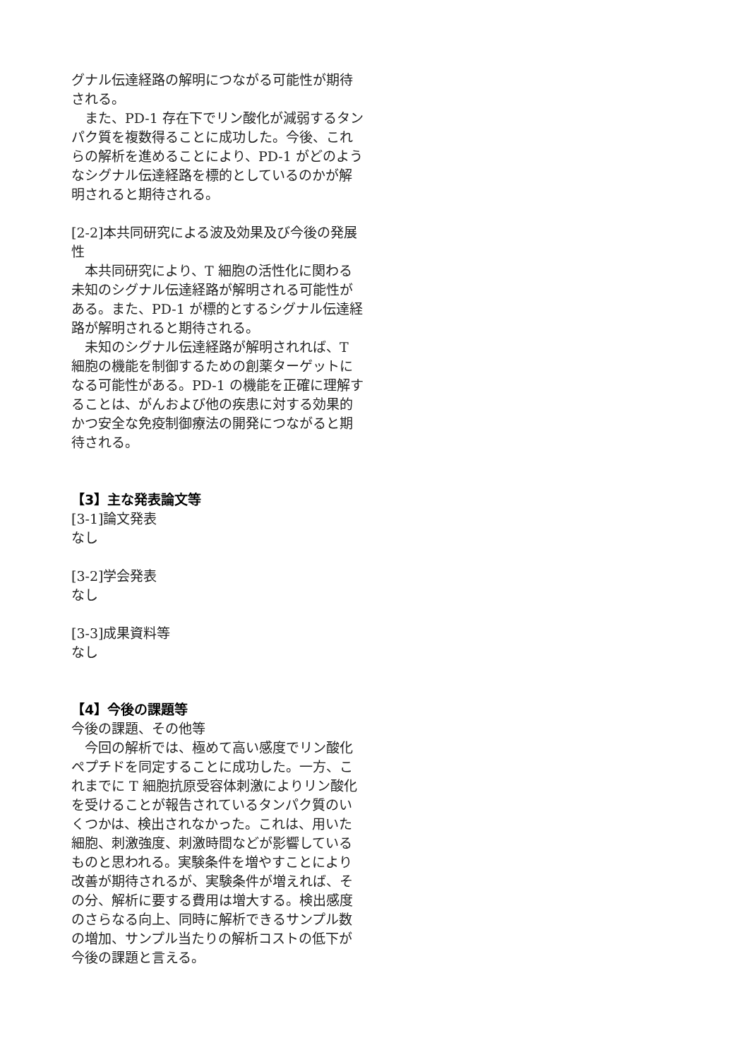グナル伝達経路の解明につながる可能性が期待される。
また、PD-1 存在下でリン酸化が減弱するタンパク質を複数得ることに成功した。今後、これらの解析を進めることにより、PD-1 がどのようなシグナル伝達経路を標的としているのかが解明されると期待される。
[2-2]本共同研究による波及効果及び今後の発展性
本共同研究により、T 細胞の活性化に関わる未知のシグナル伝達経路が解明される可能性がある。また、PD-1 が標的とするシグナル伝達経路が解明されると期待される。
未知のシグナル伝達経路が解明されれば、T 細胞の機能を制御するための創薬ターゲットになる可能性がある。PD-1 の機能を正確に理解することは、がんおよび他の疾患に対する効果的かつ安全な免疫制御療法の開発につながると期待される。
【3】主な発表論文等
[3-1]論文発表
なし
[3-2]学会発表
なし
[3-3]成果資料等
なし
【4】今後の課題等
今後の課題、その他等
今回の解析では、極めて高い感度でリン酸化ペプチドを同定することに成功した。一方、これまでに T 細胞抗原受容体刺激によりリン酸化を受けることが報告されているタンパク質のいくつかは、検出されなかった。これは、用いた細胞、刺激強度、刺激時間などが影響しているものと思われる。実験条件を増やすことにより改善が期待されるが、実験条件が増えれば、その分、解析に要する費用は増大する。検出感度のさらなる向上、同時に解析できるサンプル数の増加、サンプル当たりの解析コストの低下が今後の課題と言える。